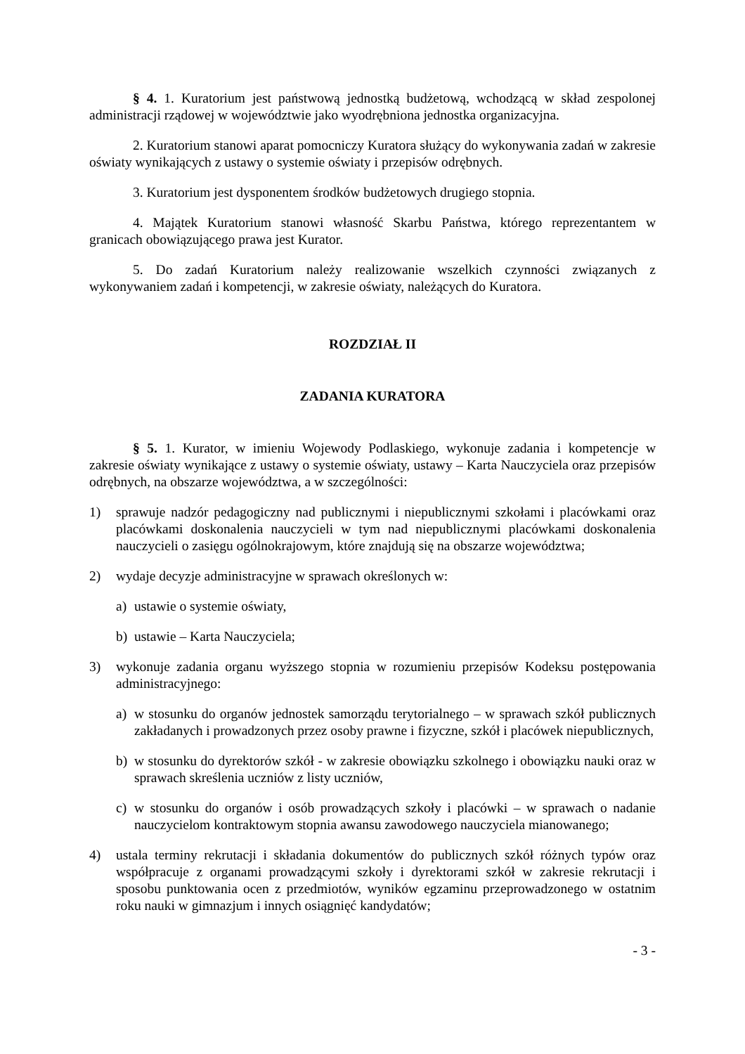§ 4. 1. Kuratorium jest państwową jednostką budżetową, wchodzącą w skład zespolonej administracji rządowej w województwie jako wyodrębniona jednostka organizacyjna.
2. Kuratorium stanowi aparat pomocniczy Kuratora służący do wykonywania zadań w zakresie oświaty wynikających z ustawy o systemie oświaty i przepisów odrębnych.
3. Kuratorium jest dysponentem środków budżetowych drugiego stopnia.
4. Majątek Kuratorium stanowi własność Skarbu Państwa, którego reprezentantem w granicach obowiązującego prawa jest Kurator.
5. Do zadań Kuratorium należy realizowanie wszelkich czynności związanych z wykonywaniem zadań i kompetencji, w zakresie oświaty, należących do Kuratora.
ROZDZIAŁ II
ZADANIA KURATORA
§ 5. 1. Kurator, w imieniu Wojewody Podlaskiego, wykonuje zadania i kompetencje w zakresie oświaty wynikające z ustawy o systemie oświaty, ustawy – Karta Nauczyciela oraz przepisów odrębnych, na obszarze województwa, a w szczególności:
1) sprawuje nadzór pedagogiczny nad publicznymi i niepublicznymi szkołami i placówkami oraz placówkami doskonalenia nauczycieli w tym nad niepublicznymi placówkami doskonalenia nauczycieli o zasięgu ogólnokrajowym, które znajdują się na obszarze województwa;
2) wydaje decyzje administracyjne w sprawach określonych w:
a) ustawie o systemie oświaty,
b) ustawie – Karta Nauczyciela;
3) wykonuje zadania organu wyższego stopnia w rozumieniu przepisów Kodeksu postępowania administracyjnego:
a) w stosunku do organów jednostek samorządu terytorialnego – w sprawach szkół publicznych zakładanych i prowadzonych przez osoby prawne i fizyczne, szkół i placówek niepublicznych,
b) w stosunku do dyrektorów szkół - w zakresie obowiązku szkolnego i obowiązku nauki oraz w sprawach skreślenia uczniów z listy uczniów,
c) w stosunku do organów i osób prowadzących szkoły i placówki – w sprawach o nadanie nauczycielom kontraktowym stopnia awansu zawodowego nauczyciela mianowanego;
4) ustala terminy rekrutacji i składania dokumentów do publicznych szkół różnych typów oraz współpracuje z organami prowadzącymi szkoły i dyrektorami szkół w zakresie rekrutacji i sposobu punktowania ocen z przedmiotów, wyników egzaminu przeprowadzonego w ostatnim roku nauki w gimnazjum i innych osiągnięć kandydatów;
- 3 -